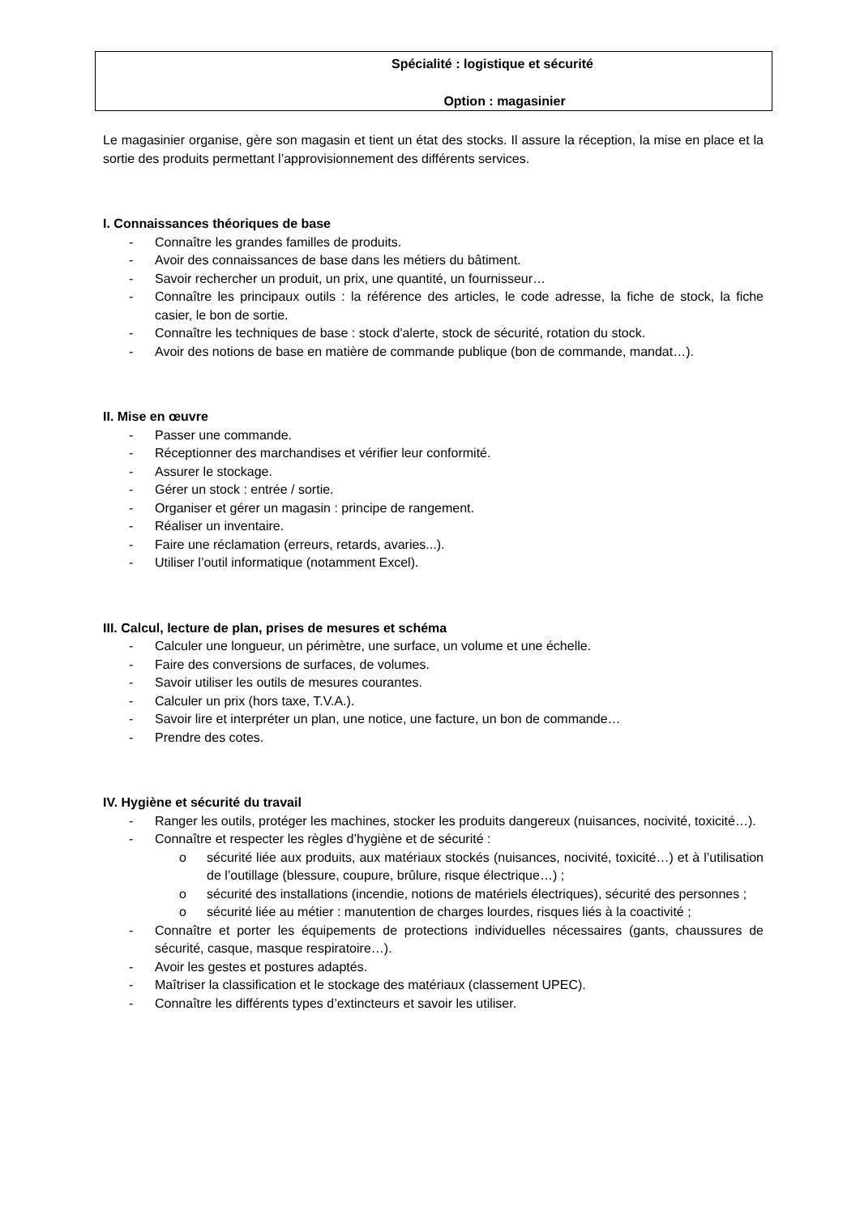Spécialité : logistique et sécurité
Option : magasinier
Le magasinier organise, gère son magasin et tient un état des stocks. Il assure la réception, la mise en place et la sortie des produits permettant l’approvisionnement des différents services.
I. Connaissances théoriques de base
- Connaître les grandes familles de produits.
- Avoir des connaissances de base dans les métiers du bâtiment.
- Savoir rechercher un produit, un prix, une quantité, un fournisseur…
- Connaître les principaux outils : la référence des articles, le code adresse, la fiche de stock, la fiche casier, le bon de sortie.
- Connaître les techniques de base : stock d'alerte, stock de sécurité, rotation du stock.
- Avoir des notions de base en matière de commande publique (bon de commande, mandat…).
II. Mise en œuvre
- Passer une commande.
- Réceptionner des marchandises et vérifier leur conformité.
- Assurer le stockage.
- Gérer un stock : entrée / sortie.
- Organiser et gérer un magasin : principe de rangement.
- Réaliser un inventaire.
- Faire une réclamation (erreurs, retards, avaries...).
- Utiliser l’outil informatique (notamment Excel).
III. Calcul, lecture de plan, prises de mesures et schéma
- Calculer une longueur, un périmètre, une surface, un volume et une échelle.
- Faire des conversions de surfaces, de volumes.
- Savoir utiliser les outils de mesures courantes.
- Calculer un prix (hors taxe, T.V.A.).
- Savoir lire et interpréter un plan, une notice, une facture, un bon de commande…
- Prendre des cotes.
IV. Hygiène et sécurité du travail
- Ranger les outils, protéger les machines, stocker les produits dangereux (nuisances, nocivité, toxicité…).
- Connaître et respecter les règles d’hygiène et de sécurité :
o sécurité liée aux produits, aux matériaux stockés (nuisances, nocivité, toxicité…) et à l’utilisation de l’outillage (blessure, coupure, brûlure, risque électrique…) ;
o sécurité des installations (incendie, notions de matériels électriques), sécurité des personnes ;
o sécurité liée au métier : manutention de charges lourdes, risques liés à la coactivité ;
- Connaître et porter les équipements de protections individuelles nécessaires (gants, chaussures de sécurité, casque, masque respiratoire…).
- Avoir les gestes et postures adaptés.
- Maîtriser la classification et le stockage des matériaux (classement UPEC).
- Connaître les différents types d’extincteurs et savoir les utiliser.